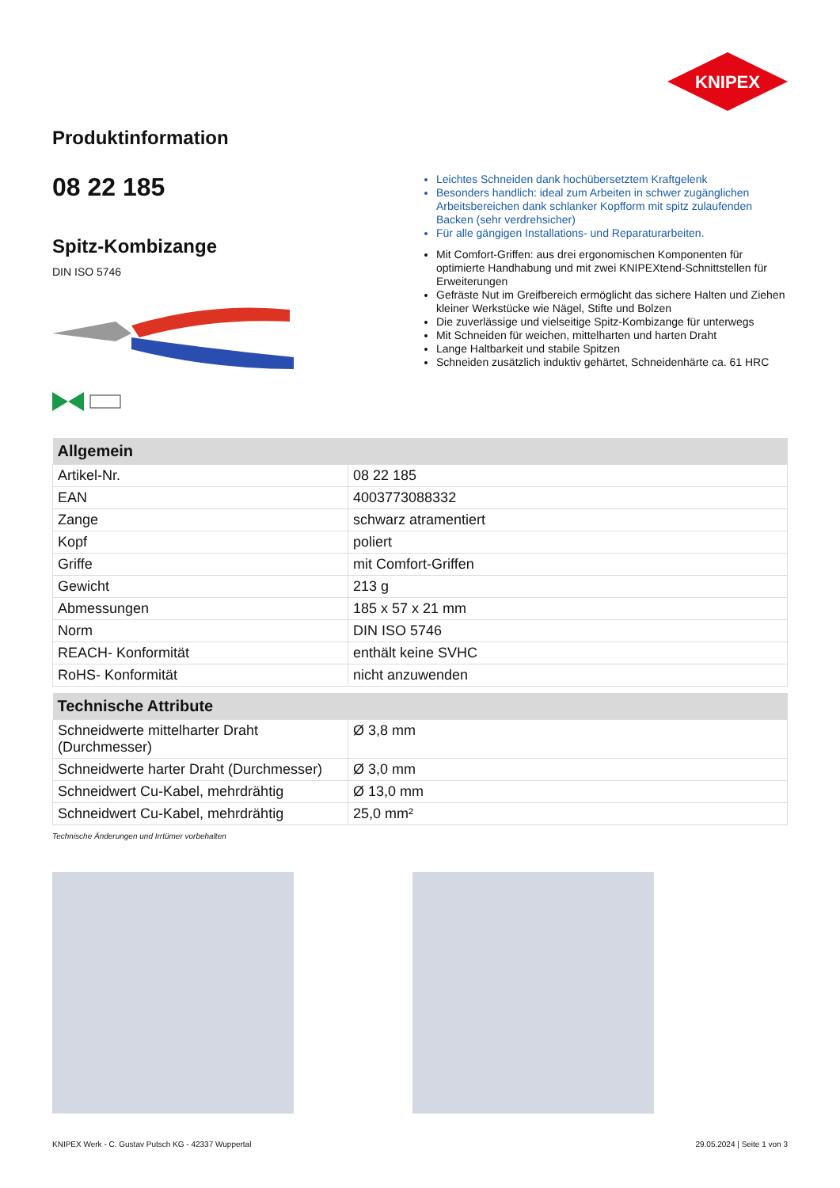KNIPEX
Produktinformation
08 22 185
Spitz-Kombizange
DIN ISO 5746
Leichtes Schneiden dank hochübersetztem Kraftgelenk
Besonders handlich: ideal zum Arbeiten in schwer zugänglichen Arbeitsbereichen dank schlanker Kopfform mit spitz zulaufenden Backen (sehr verdrehsicher)
Für alle gängigen Installations- und Reparaturarbeiten.
Mit Comfort-Griffen: aus drei ergonomischen Komponenten für optimierte Handhabung und mit zwei KNIPEXtend-Schnittstellen für Erweiterungen
Gefräste Nut im Greifbereich ermöglicht das sichere Halten und Ziehen kleiner Werkstücke wie Nägel, Stifte und Bolzen
Die zuverlässige und vielseitige Spitz-Kombizange für unterwegs
Mit Schneiden für weichen, mittelharten und harten Draht
Lange Haltbarkeit und stabile Spitzen
Schneiden zusätzlich induktiv gehärtet, Schneidenhärte ca. 61 HRC
| Allgemein | |
| --- | --- |
| Artikel-Nr. | 08 22 185 |
| EAN | 4003773088332 |
| Zange | schwarz atramentiert |
| Kopf | poliert |
| Griffe | mit Comfort-Griffen |
| Gewicht | 213 g |
| Abmessungen | 185 x 57 x 21 mm |
| Norm | DIN ISO 5746 |
| REACH- Konformität | enthält keine SVHC |
| RoHS- Konformität | nicht anzuwenden |
| Technische Attribute | |
| --- | --- |
| Schneidwerte mittelharter Draht (Durchmesser) | Ø 3,8 mm |
| Schneidwerte harter Draht (Durchmesser) | Ø 3,0 mm |
| Schneidwert Cu-Kabel, mehrdrähtig | Ø 13,0 mm |
| Schneidwert Cu-Kabel, mehrdrähtig | 25,0 mm² |
Technische Änderungen und Irrtümer vorbehalten
KNIPEX Werk - C. Gustav Putsch KG - 42337 Wuppertal 29.05.2024 | Seite 1 von 3